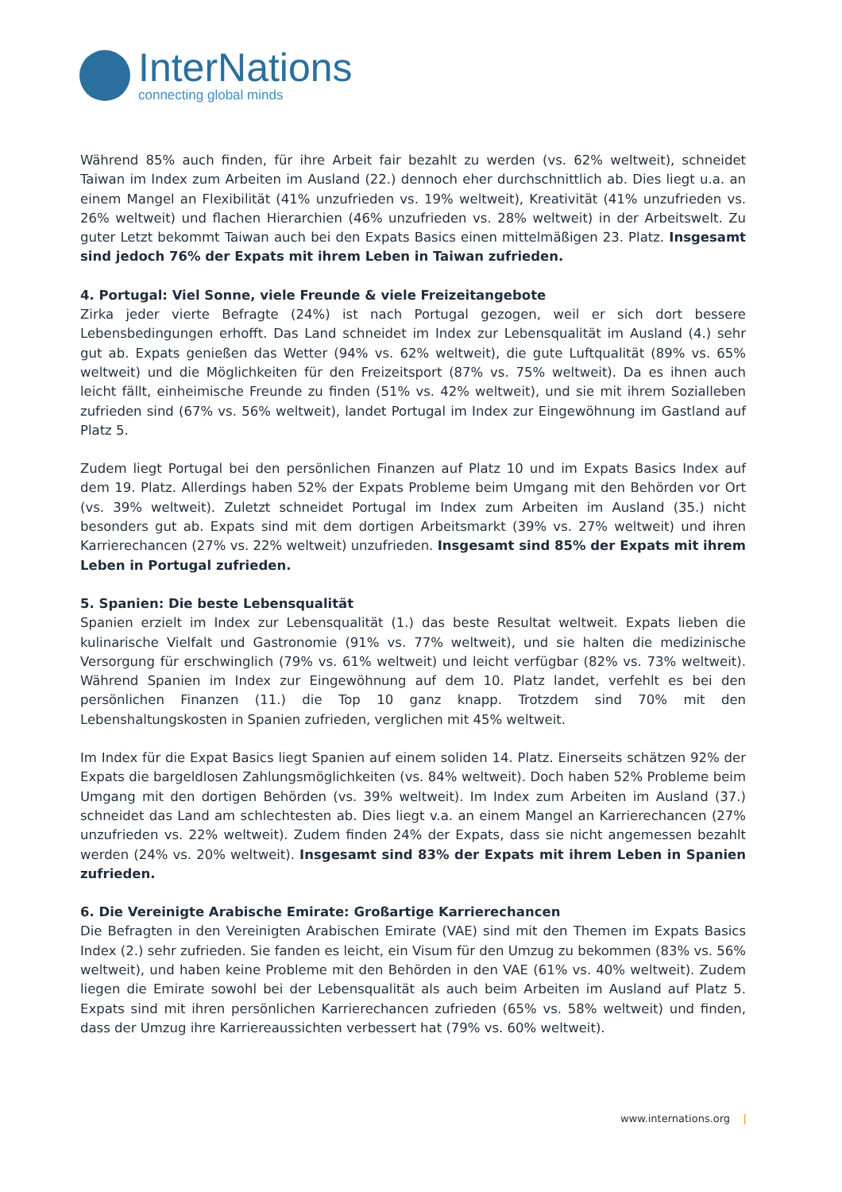InterNations
connecting global minds
Während 85% auch finden, für ihre Arbeit fair bezahlt zu werden (vs. 62% weltweit), schneidet Taiwan im Index zum Arbeiten im Ausland (22.) dennoch eher durchschnittlich ab. Dies liegt u.a. an einem Mangel an Flexibilität (41% unzufrieden vs. 19% weltweit), Kreativität (41% unzufrieden vs. 26% weltweit) und flachen Hierarchien (46% unzufrieden vs. 28% weltweit) in der Arbeitswelt. Zu guter Letzt bekommt Taiwan auch bei den Expats Basics einen mittelmäßigen 23. Platz. Insgesamt sind jedoch 76% der Expats mit ihrem Leben in Taiwan zufrieden.
4. Portugal: Viel Sonne, viele Freunde & viele Freizeitangebote
Zirka jeder vierte Befragte (24%) ist nach Portugal gezogen, weil er sich dort bessere Lebensbedingungen erhofft. Das Land schneidet im Index zur Lebensqualität im Ausland (4.) sehr gut ab. Expats genießen das Wetter (94% vs. 62% weltweit), die gute Luftqualität (89% vs. 65% weltweit) und die Möglichkeiten für den Freizeitsport (87% vs. 75% weltweit). Da es ihnen auch leicht fällt, einheimische Freunde zu finden (51% vs. 42% weltweit), und sie mit ihrem Sozialleben zufrieden sind (67% vs. 56% weltweit), landet Portugal im Index zur Eingewöhnung im Gastland auf Platz 5.
Zudem liegt Portugal bei den persönlichen Finanzen auf Platz 10 und im Expats Basics Index auf dem 19. Platz. Allerdings haben 52% der Expats Probleme beim Umgang mit den Behörden vor Ort (vs. 39% weltweit). Zuletzt schneidet Portugal im Index zum Arbeiten im Ausland (35.) nicht besonders gut ab. Expats sind mit dem dortigen Arbeitsmarkt (39% vs. 27% weltweit) und ihren Karrierechancen (27% vs. 22% weltweit) unzufrieden. Insgesamt sind 85% der Expats mit ihrem Leben in Portugal zufrieden.
5. Spanien: Die beste Lebensqualität
Spanien erzielt im Index zur Lebensqualität (1.) das beste Resultat weltweit. Expats lieben die kulinarische Vielfalt und Gastronomie (91% vs. 77% weltweit), und sie halten die medizinische Versorgung für erschwinglich (79% vs. 61% weltweit) und leicht verfügbar (82% vs. 73% weltweit). Während Spanien im Index zur Eingewöhnung auf dem 10. Platz landet, verfehlt es bei den persönlichen Finanzen (11.) die Top 10 ganz knapp. Trotzdem sind 70% mit den Lebenshaltungskosten in Spanien zufrieden, verglichen mit 45% weltweit.
Im Index für die Expat Basics liegt Spanien auf einem soliden 14. Platz. Einerseits schätzen 92% der Expats die bargeldlosen Zahlungsmöglichkeiten (vs. 84% weltweit). Doch haben 52% Probleme beim Umgang mit den dortigen Behörden (vs. 39% weltweit). Im Index zum Arbeiten im Ausland (37.) schneidet das Land am schlechtesten ab. Dies liegt v.a. an einem Mangel an Karrierechancen (27% unzufrieden vs. 22% weltweit). Zudem finden 24% der Expats, dass sie nicht angemessen bezahlt werden (24% vs. 20% weltweit). Insgesamt sind 83% der Expats mit ihrem Leben in Spanien zufrieden.
6. Die Vereinigte Arabische Emirate: Großartige Karrierechancen
Die Befragten in den Vereinigten Arabischen Emirate (VAE) sind mit den Themen im Expats Basics Index (2.) sehr zufrieden. Sie fanden es leicht, ein Visum für den Umzug zu bekommen (83% vs. 56% weltweit), und haben keine Probleme mit den Behörden in den VAE (61% vs. 40% weltweit). Zudem liegen die Emirate sowohl bei der Lebensqualität als auch beim Arbeiten im Ausland auf Platz 5. Expats sind mit ihren persönlichen Karrierechancen zufrieden (65% vs. 58% weltweit) und finden, dass der Umzug ihre Karriereaussichten verbessert hat (79% vs. 60% weltweit).
www.internations.org |